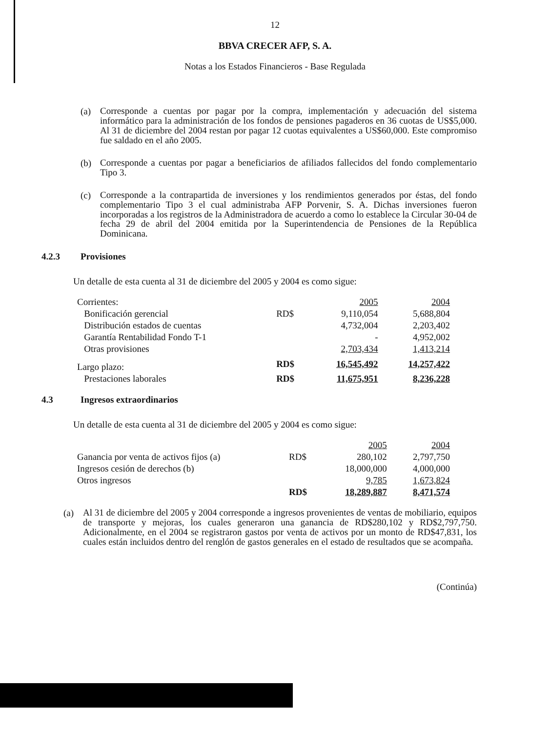12
BBVA CRECER AFP, S. A.
Notas a los Estados Financieros - Base Regulada
(a)
Corresponde a cuentas por pagar por la compra, implementación y adecuación del sistema informático para la administración de los fondos de pensiones pagaderos en 36 cuotas de US$5,000. Al 31 de diciembre del 2004 restan por pagar 12 cuotas equivalentes a US$60,000. Este compromiso fue saldado en el año 2005.
(b)
Corresponde a cuentas por pagar a beneficiarios de afiliados fallecidos del fondo complementario Tipo 3.
(c)
Corresponde a la contrapartida de inversiones y los rendimientos generados por éstas, del fondo complementario Tipo 3 el cual administraba AFP Porvenir, S. A. Dichas inversiones fueron incorporadas a los registros de la Administradora de acuerdo a como lo establece la Circular 30-04 de fecha 29 de abril del 2004 emitida por la Superintendencia de Pensiones de la República Dominicana.
4.2.3 Provisiones
Un detalle de esta cuenta al 31 de diciembre del 2005 y 2004 es como sigue:
| Corrientes: | | 2005 | 2004 |
| Bonificación gerencial | RD$ | 9,110,054 | 5,688,804 |
| Distribución estados de cuentas | | 4,732,004 | 2,203,402 |
| Garantía Rentabilidad Fondo T-1 | | - | 4,952,002 |
| Otras provisiones | | 2,703,434 | 1,413,214 |
| Largo plazo: | RD$ | 16,545,492 | 14,257,422 |
| Prestaciones laborales | RD$ | 11,675,951 | 8,236,228 |
4.3 Ingresos extraordinarios
Un detalle de esta cuenta al 31 de diciembre del 2005 y 2004 es como sigue:
| | | 2005 | 2004 |
| Ganancia por venta de activos fijos (a) | RD$ | 280,102 | 2,797,750 |
| Ingresos cesión de derechos (b) | | 18,000,000 | 4,000,000 |
| Otros ingresos | | 9,785 | 1,673,824 |
| | RD$ | 18,289,887 | 8,471,574 |
(a)
Al 31 de diciembre del 2005 y 2004 corresponde a ingresos provenientes de ventas de mobiliario, equipos de transporte y mejoras, los cuales generaron una ganancia de RD$280,102 y RD$2,797,750. Adicionalmente, en el 2004 se registraron gastos por venta de activos por un monto de RD$47,831, los cuales están incluidos dentro del renglón de gastos generales en el estado de resultados que se acompaña.
(Continúa)